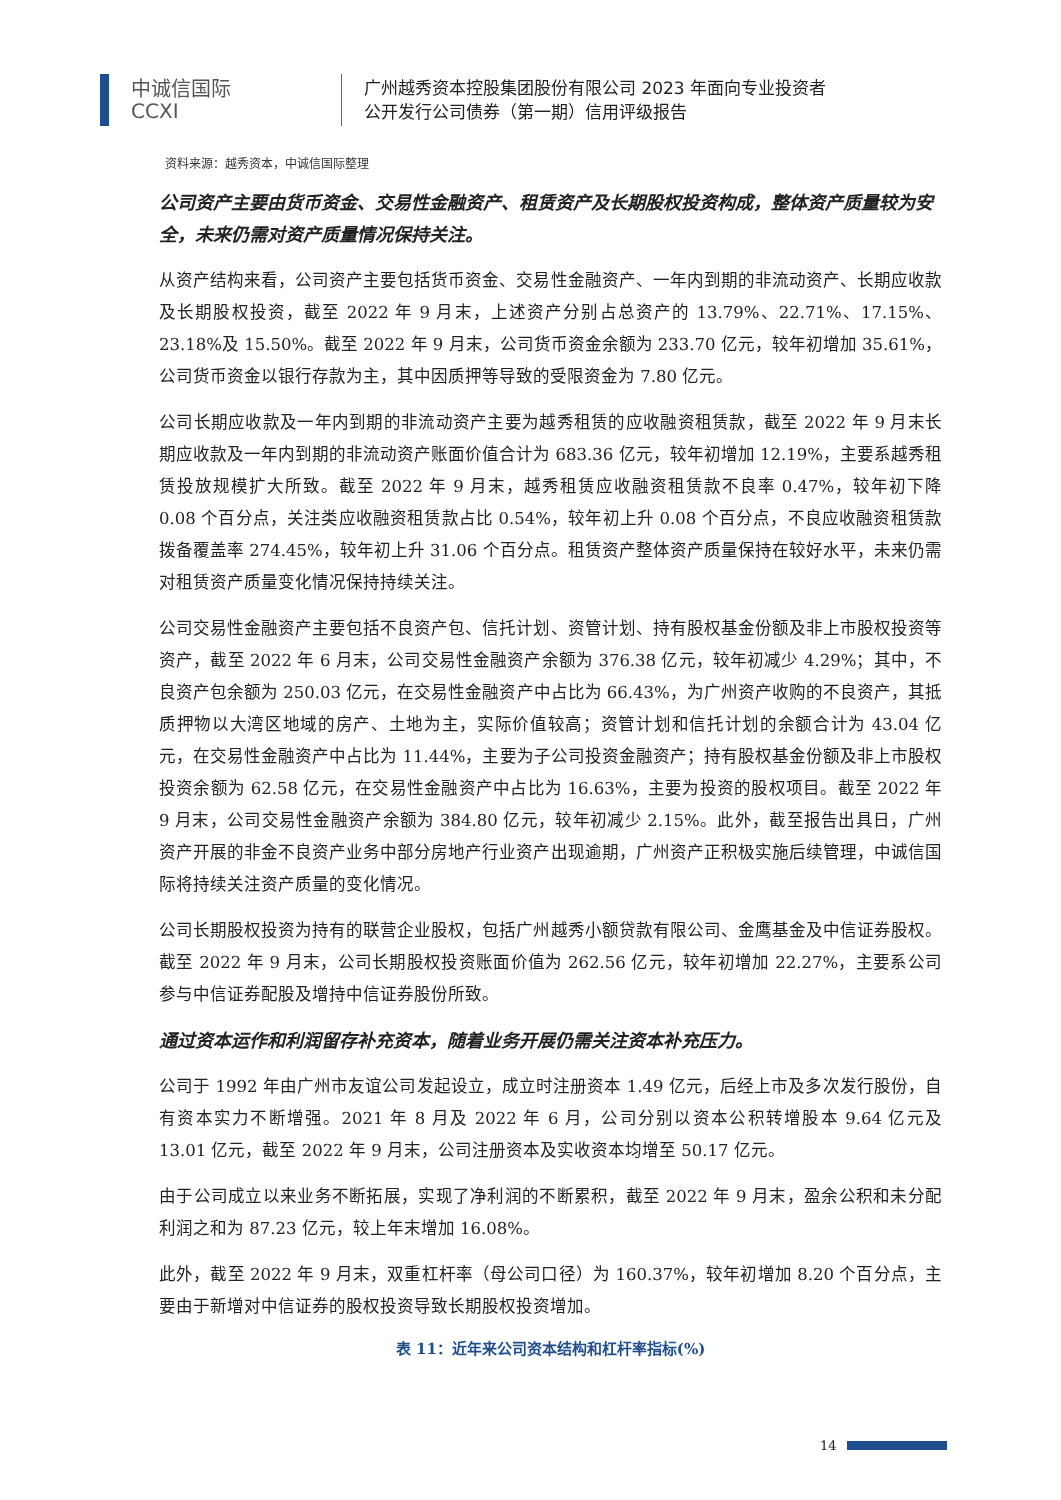中诚信国际
CCXI
广州越秀资本控股集团股份有限公司 2023 年面向专业投资者
公开发行公司债券（第一期）信用评级报告
资料来源：越秀资本，中诚信国际整理
公司资产主要由货币资金、交易性金融资产、租赁资产及长期股权投资构成，整体资产质量较为安全，未来仍需对资产质量情况保持关注。
从资产结构来看，公司资产主要包括货币资金、交易性金融资产、一年内到期的非流动资产、长期应收款及长期股权投资，截至 2022 年 9 月末，上述资产分别占总资产的 13.79%、22.71%、17.15%、23.18%及 15.50%。截至 2022 年 9 月末，公司货币资金余额为 233.70 亿元，较年初增加 35.61%，公司货币资金以银行存款为主，其中因质押等导致的受限资金为 7.80 亿元。
公司长期应收款及一年内到期的非流动资产主要为越秀租赁的应收融资租赁款，截至 2022 年 9 月末长期应收款及一年内到期的非流动资产账面价值合计为 683.36 亿元，较年初增加 12.19%，主要系越秀租赁投放规模扩大所致。截至 2022 年 9 月末，越秀租赁应收融资租赁款不良率 0.47%，较年初下降 0.08 个百分点，关注类应收融资租赁款占比 0.54%，较年初上升 0.08 个百分点，不良应收融资租赁款拨备覆盖率 274.45%，较年初上升 31.06 个百分点。租赁资产整体资产质量保持在较好水平，未来仍需对租赁资产质量变化情况保持持续关注。
公司交易性金融资产主要包括不良资产包、信托计划、资管计划、持有股权基金份额及非上市股权投资等资产，截至 2022 年 6 月末，公司交易性金融资产余额为 376.38 亿元，较年初减少 4.29%；其中，不良资产包余额为 250.03 亿元，在交易性金融资产中占比为 66.43%，为广州资产收购的不良资产，其抵质押物以大湾区地域的房产、土地为主，实际价值较高；资管计划和信托计划的余额合计为 43.04 亿元，在交易性金融资产中占比为 11.44%，主要为子公司投资金融资产；持有股权基金份额及非上市股权投资余额为 62.58 亿元，在交易性金融资产中占比为 16.63%，主要为投资的股权项目。截至 2022 年 9 月末，公司交易性金融资产余额为 384.80 亿元，较年初减少 2.15%。此外，截至报告出具日，广州资产开展的非金不良资产业务中部分房地产行业资产出现逾期，广州资产正积极实施后续管理，中诚信国际将持续关注资产质量的变化情况。
公司长期股权投资为持有的联营企业股权，包括广州越秀小额贷款有限公司、金鹰基金及中信证券股权。截至 2022 年 9 月末，公司长期股权投资账面价值为 262.56 亿元，较年初增加 22.27%，主要系公司参与中信证券配股及增持中信证券股份所致。
通过资本运作和利润留存补充资本，随着业务开展仍需关注资本补充压力。
公司于 1992 年由广州市友谊公司发起设立，成立时注册资本 1.49 亿元，后经上市及多次发行股份，自有资本实力不断增强。2021 年 8 月及 2022 年 6 月，公司分别以资本公积转增股本 9.64 亿元及 13.01 亿元，截至 2022 年 9 月末，公司注册资本及实收资本均增至 50.17 亿元。
由于公司成立以来业务不断拓展，实现了净利润的不断累积，截至 2022 年 9 月末，盈余公积和未分配利润之和为 87.23 亿元，较上年末增加 16.08%。
此外，截至 2022 年 9 月末，双重杠杆率（母公司口径）为 160.37%，较年初增加 8.20 个百分点，主要由于新增对中信证券的股权投资导致长期股权投资增加。
表 11：近年来公司资本结构和杠杆率指标(%)
14